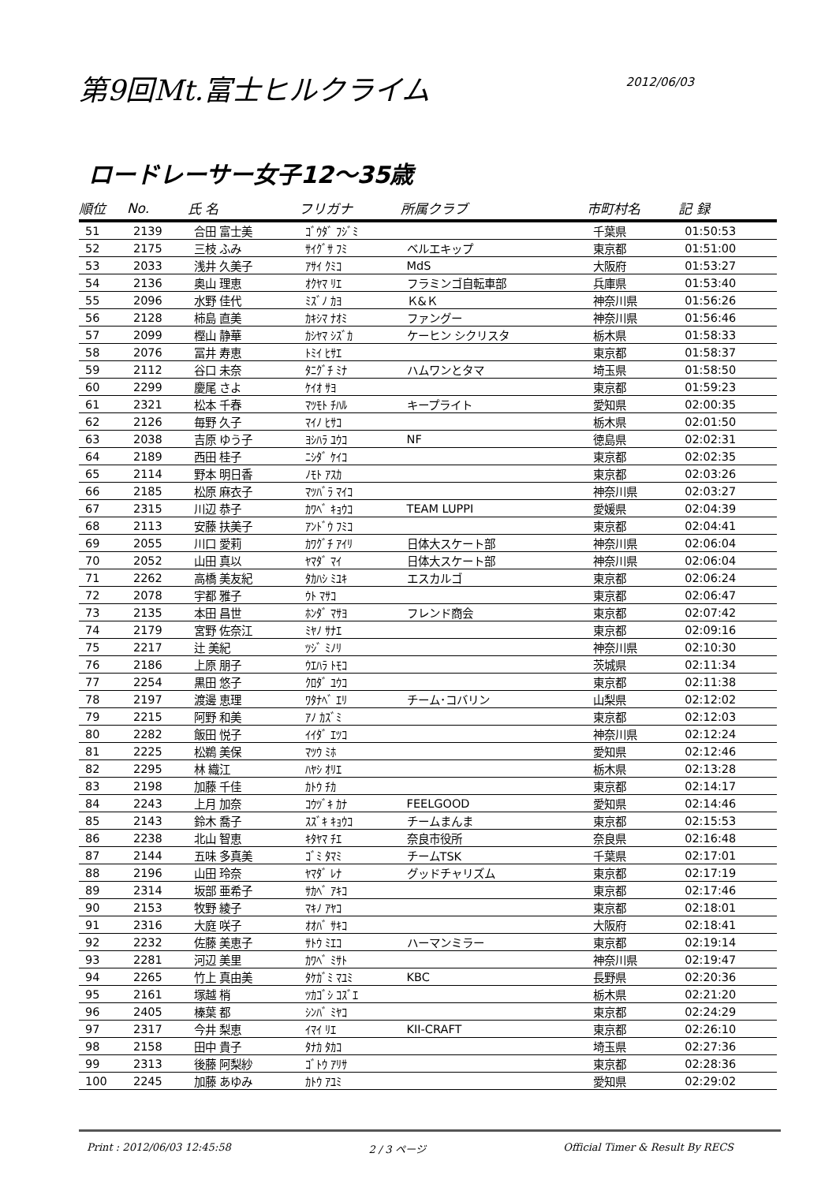第9回Mt.富士ヒルクライム
2012/06/03
ロードレーサー女子12～35歳
| 順位 | No. | 氏 名 | フリガナ | 所属クラブ | 市町村名 | 記 録 |
| --- | --- | --- | --- | --- | --- | --- |
| 51 | 2139 | 合田 富士美 | ｺﾞｳﾀﾞ ﾌｼﾞﾐ | | 千葉県 | 01:50:53 |
| 52 | 2175 | 三枝 ふみ | ｻｲｸﾞｻ ﾌﾐ | ベルエキップ | 東京都 | 01:51:00 |
| 53 | 2033 | 浅井 久美子 | ｱｻｲ ｸﾐｺ | MdS | 大阪府 | 01:53:27 |
| 54 | 2136 | 奥山 理恵 | ｵｸﾔﾏ ﾘｴ | フラミンゴ自転車部 | 兵庫県 | 01:53:40 |
| 55 | 2096 | 水野 佳代 | ﾐｽﾞﾉ ｶﾖ | Ｋ&Ｋ | 神奈川県 | 01:56:26 |
| 56 | 2128 | 柿島 直美 | ｶｷｼﾏ ﾅｵﾐ | ファングー | 神奈川県 | 01:56:46 |
| 57 | 2099 | 樫山 静華 | ｶｼﾔﾏ ｼｽﾞｶ | ケーヒン シクリスタ | 栃木県 | 01:58:33 |
| 58 | 2076 | 冨井 寿恵 | ﾄﾐｲ ﾋｻｴ | | 東京都 | 01:58:37 |
| 59 | 2112 | 谷口 未奈 | ﾀﾆｸﾞﾁ ﾐﾅ | ハムワンとタマ | 埼玉県 | 01:58:50 |
| 60 | 2299 | 慶尾 さよ | ｹｲｵ ｻﾖ | | 東京都 | 01:59:23 |
| 61 | 2321 | 松本 千春 | ﾏﾂﾓﾄ ﾁﾊﾙ | キープライト | 愛知県 | 02:00:35 |
| 62 | 2126 | 毎野 久子 | ﾏｲﾉ ﾋｻｺ | | 栃木県 | 02:01:50 |
| 63 | 2038 | 吉原 ゆう子 | ﾖｼﾊﾗ ﾕｳｺ | NF | 徳島県 | 02:02:31 |
| 64 | 2189 | 西田 桂子 | ﾆｼﾀﾞ ｹｲｺ | | 東京都 | 02:02:35 |
| 65 | 2114 | 野本 明日香 | ﾉﾓﾄ ｱｽｶ | | 東京都 | 02:03:26 |
| 66 | 2185 | 松原 麻衣子 | ﾏﾂﾊﾞﾗ ﾏｲｺ | | 神奈川県 | 02:03:27 |
| 67 | 2315 | 川辺 恭子 | ｶﾜﾍﾞ ｷｮｳｺ | TEAM LUPPI | 愛媛県 | 02:04:39 |
| 68 | 2113 | 安藤 扶美子 | ｱﾝﾄﾞｳ ﾌﾐｺ | | 東京都 | 02:04:41 |
| 69 | 2055 | 川口 愛莉 | ｶﾜｸﾞﾁ ｱｲﾘ | 日体大スケート部 | 神奈川県 | 02:06:04 |
| 70 | 2052 | 山田 真以 | ﾔﾏﾀﾞ ﾏｲ | 日体大スケート部 | 神奈川県 | 02:06:04 |
| 71 | 2262 | 高橋 美友紀 | ﾀｶﾊｼ ﾐﾕｷ | エスカルゴ | 東京都 | 02:06:24 |
| 72 | 2078 | 宇都 雅子 | ｳﾄ ﾏｻｺ | | 東京都 | 02:06:47 |
| 73 | 2135 | 本田 昌世 | ﾎﾝﾀﾞ ﾏｻﾖ | フレンド商会 | 東京都 | 02:07:42 |
| 74 | 2179 | 宮野 佐奈江 | ﾐﾔﾉ ｻﾅｴ | | 東京都 | 02:09:16 |
| 75 | 2217 | 辻 美紀 | ﾂｼﾞ ﾐﾉﾘ | | 神奈川県 | 02:10:30 |
| 76 | 2186 | 上原 朋子 | ｳｴﾊﾗ ﾄﾓｺ | | 茨城県 | 02:11:34 |
| 77 | 2254 | 黒田 悠子 | ｸﾛﾀﾞ ﾕｳｺ | | 東京都 | 02:11:38 |
| 78 | 2197 | 渡邊 恵理 | ﾜﾀﾅﾍﾞ ｴﾘ | チーム･コバリン | 山梨県 | 02:12:02 |
| 79 | 2215 | 阿野 和美 | ｱﾉ ｶｽﾞﾐ | | 東京都 | 02:12:03 |
| 80 | 2282 | 飯田 悦子 | ｲｲﾀﾞ ｴﾂｺ | | 神奈川県 | 02:12:24 |
| 81 | 2225 | 松鵜 美保 | ﾏﾂｳ ﾐﾎ | | 愛知県 | 02:12:46 |
| 82 | 2295 | 林 織江 | ﾊﾔｼ ｵﾘｴ | | 栃木県 | 02:13:28 |
| 83 | 2198 | 加藤 千佳 | ｶﾄｳ ﾁｶ | | 東京都 | 02:14:17 |
| 84 | 2243 | 上月 加奈 | ｺｳﾂﾞｷ ｶﾅ | FEELGOOD | 愛知県 | 02:14:46 |
| 85 | 2143 | 鈴木 喬子 | ｽｽﾞｷ ｷｮｳｺ | チームまんま | 東京都 | 02:15:53 |
| 86 | 2238 | 北山 智恵 | ｷﾀﾔﾏ ﾁｴ | 奈良市役所 | 奈良県 | 02:16:48 |
| 87 | 2144 | 五味 多真美 | ｺﾞﾐ ﾀﾏﾐ | チームTSK | 千葉県 | 02:17:01 |
| 88 | 2196 | 山田 玲奈 | ﾔﾏﾀﾞ ﾚﾅ | グッドチャリズム | 東京都 | 02:17:19 |
| 89 | 2314 | 坂部 亜希子 | ｻｶﾍﾞ ｱｷｺ | | 東京都 | 02:17:46 |
| 90 | 2153 | 牧野 綾子 | ﾏｷﾉ ｱﾔｺ | | 東京都 | 02:18:01 |
| 91 | 2316 | 大庭 咲子 | ｵｵﾊﾞ ｻｷｺ | | 大阪府 | 02:18:41 |
| 92 | 2232 | 佐藤 美恵子 | ｻﾄｳ ﾐｴｺ | ハーマンミラー | 東京都 | 02:19:14 |
| 93 | 2281 | 河辺 美里 | ｶﾜﾍﾞ ﾐｻﾄ | | 神奈川県 | 02:19:47 |
| 94 | 2265 | 竹上 真由美 | ﾀｹｶﾞﾐ ﾏﾕﾐ | KBC | 長野県 | 02:20:36 |
| 95 | 2161 | 塚越 梢 | ﾂｶｺﾞｼ ｺｽﾞｴ | | 栃木県 | 02:21:20 |
| 96 | 2405 | 榛葉 都 | ｼﾝﾊﾞ ﾐﾔｺ | | 東京都 | 02:24:29 |
| 97 | 2317 | 今井 梨恵 | ｲﾏｲ ﾘｴ | KII-CRAFT | 東京都 | 02:26:10 |
| 98 | 2158 | 田中 貴子 | ﾀﾅｶ ﾀｶｺ | | 埼玉県 | 02:27:36 |
| 99 | 2313 | 後藤 阿梨紗 | ｺﾞﾄｳ ｱﾘｻ | | 東京都 | 02:28:36 |
| 100 | 2245 | 加藤 あゆみ | ｶﾄｳ ｱﾕﾐ | | 愛知県 | 02:29:02 |
Print : 2012/06/03 12:45:58 2 / 3 ページ Official Timer & Result By RECS